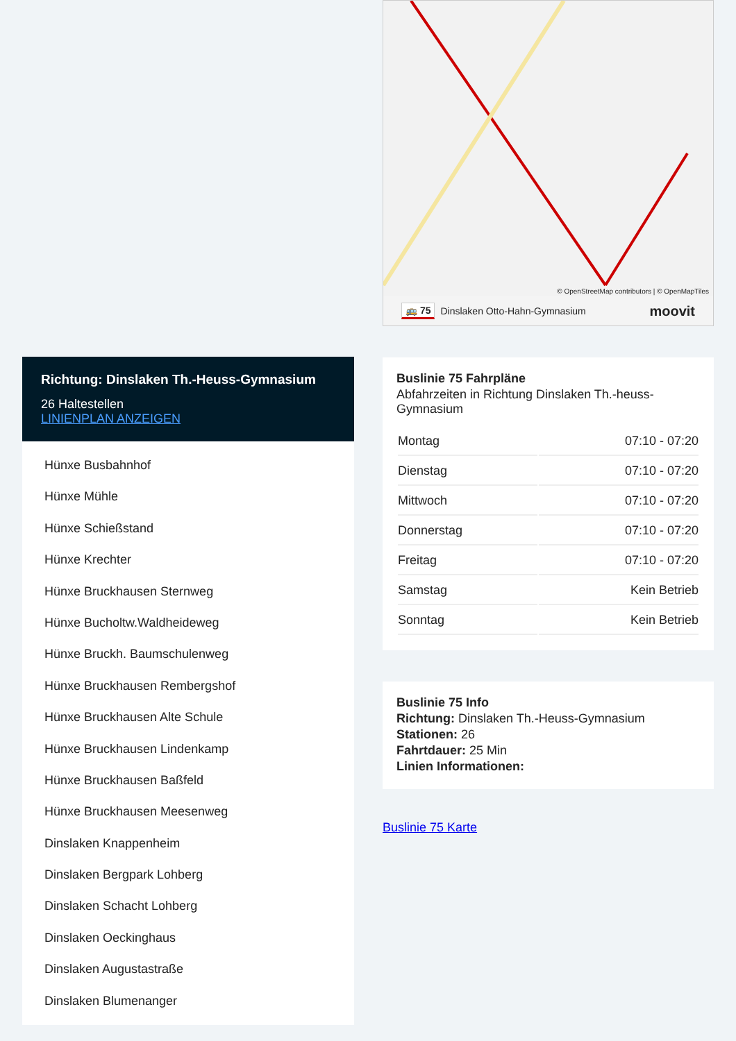Richtung: Dinslaken Th.-Heuss-Gymnasium
26 Haltestellen
LINIENPLAN ANZEIGEN
Hünxe Busbahnhof
Hünxe Mühle
Hünxe Schießstand
Hünxe Krechter
Hünxe Bruckhausen Sternweg
Hünxe Bucholtw.Waldheideweg
Hünxe Bruckh. Baumschulenweg
Hünxe Bruckhausen Rembergshof
Hünxe Bruckhausen Alte Schule
Hünxe Bruckhausen Lindenkamp
Hünxe Bruckhausen Baßfeld
Hünxe Bruckhausen Meesenweg
Dinslaken Knappenheim
Dinslaken Bergpark Lohberg
Dinslaken Schacht Lohberg
Dinslaken Oeckinghaus
Dinslaken Augustastraße
Dinslaken Blumenanger
© OpenStreetMap contributors | © OpenMapTiles
🚌 75 Dinslaken Otto-Hahn-Gymnasium moovit
Buslinie 75 Fahrpläne
Abfahrzeiten in Richtung Dinslaken Th.-heuss-Gymnasium
| Montag | 07:10 - 07:20 |
| Dienstag | 07:10 - 07:20 |
| Mittwoch | 07:10 - 07:20 |
| Donnerstag | 07:10 - 07:20 |
| Freitag | 07:10 - 07:20 |
| Samstag | Kein Betrieb |
| Sonntag | Kein Betrieb |
Buslinie 75 Info
Richtung: Dinslaken Th.-Heuss-Gymnasium
Stationen: 26
Fahrtdauer: 25 Min
Linien Informationen:
Buslinie 75 Karte